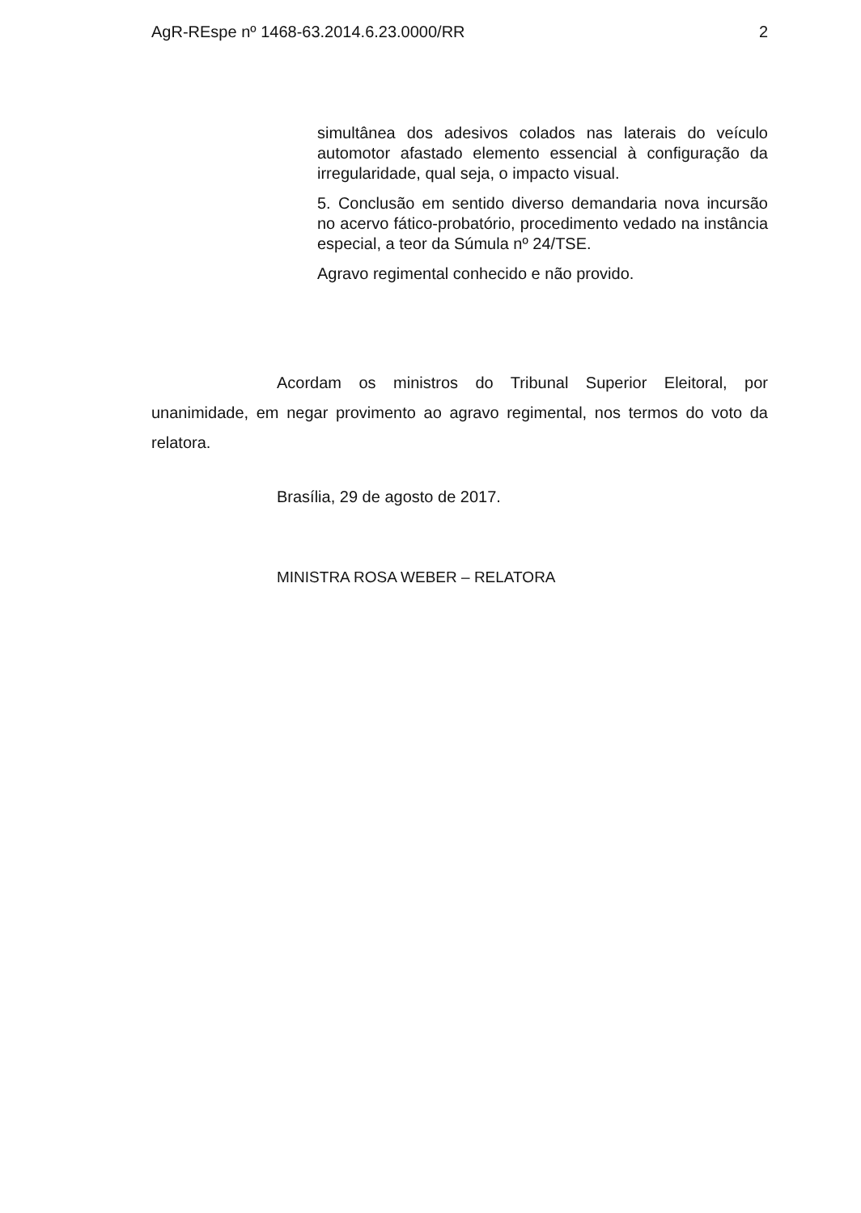AgR-REspe nº 1468-63.2014.6.23.0000/RR 2
simultânea dos adesivos colados nas laterais do veículo automotor afastado elemento essencial à configuração da irregularidade, qual seja, o impacto visual.
5. Conclusão em sentido diverso demandaria nova incursão no acervo fático-probatório, procedimento vedado na instância especial, a teor da Súmula nº 24/TSE.
Agravo regimental conhecido e não provido.
Acordam os ministros do Tribunal Superior Eleitoral, por unanimidade, em negar provimento ao agravo regimental, nos termos do voto da relatora.
Brasília, 29 de agosto de 2017.
MINISTRA ROSA WEBER – RELATORA